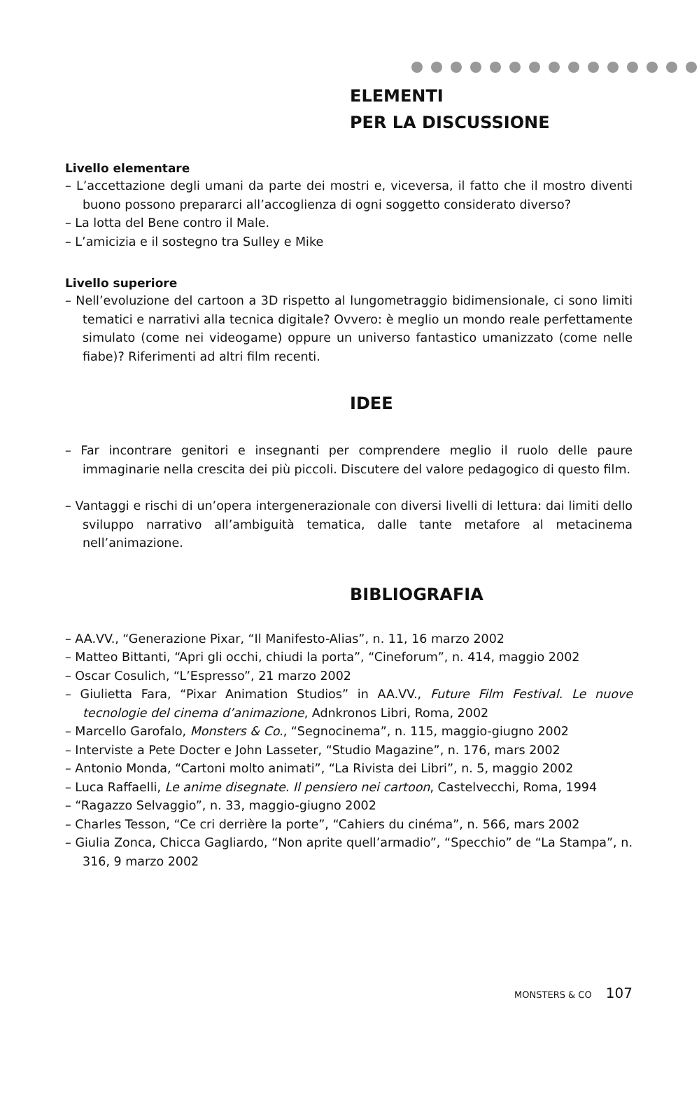ELEMENTI
PER LA DISCUSSIONE
Livello elementare
– L’accettazione degli umani da parte dei mostri e, viceversa, il fatto che il mostro diventi buono possono prepararci all’accoglienza di ogni soggetto considerato diverso?
– La lotta del Bene contro il Male.
– L’amicizia e il sostegno tra Sulley e Mike
Livello superiore
– Nell’evoluzione del cartoon a 3D rispetto al lungometraggio bidimensionale, ci sono limiti tematici e narrativi alla tecnica digitale? Ovvero: è meglio un mondo reale perfettamente simulato (come nei videogame) oppure un universo fantastico umanizzato (come nelle fiabe)? Riferimenti ad altri film recenti.
IDEE
– Far incontrare genitori e insegnanti per comprendere meglio il ruolo delle paure immaginarie nella crescita dei più piccoli. Discutere del valore pedagogico di questo film.
– Vantaggi e rischi di un’opera intergenerazionale con diversi livelli di lettura: dai limiti dello sviluppo narrativo all’ambiguità tematica, dalle tante metafore al metacinema nell’animazione.
BIBLIOGRAFIA
– AA.VV., “Generazione Pixar, “Il Manifesto-Alias”, n. 11, 16 marzo 2002
– Matteo Bittanti, “Apri gli occhi, chiudi la porta”, “Cineforum”, n. 414, maggio 2002
– Oscar Cosulich, “L’Espresso”, 21 marzo 2002
– Giulietta Fara, “Pixar Animation Studios” in AA.VV., Future Film Festival. Le nuove tecnologie del cinema d’animazione, Adnkronos Libri, Roma, 2002
– Marcello Garofalo, Monsters & Co., “Segnocinema”, n. 115, maggio-giugno 2002
– Interviste a Pete Docter e John Lasseter, “Studio Magazine”, n. 176, mars 2002
– Antonio Monda, “Cartoni molto animati”, “La Rivista dei Libri”, n. 5, maggio 2002
– Luca Raffaelli, Le anime disegnate. Il pensiero nei cartoon, Castelvecchi, Roma, 1994
– “Ragazzo Selvaggio”, n. 33, maggio-giugno 2002
– Charles Tesson, “Ce cri derrière la porte”, “Cahiers du cinéma”, n. 566, mars 2002
– Giulia Zonca, Chicca Gagliardo, “Non aprite quell’armadio”, “Specchio” de “La Stampa”, n. 316, 9 marzo 2002
MONSTERS & CO 107